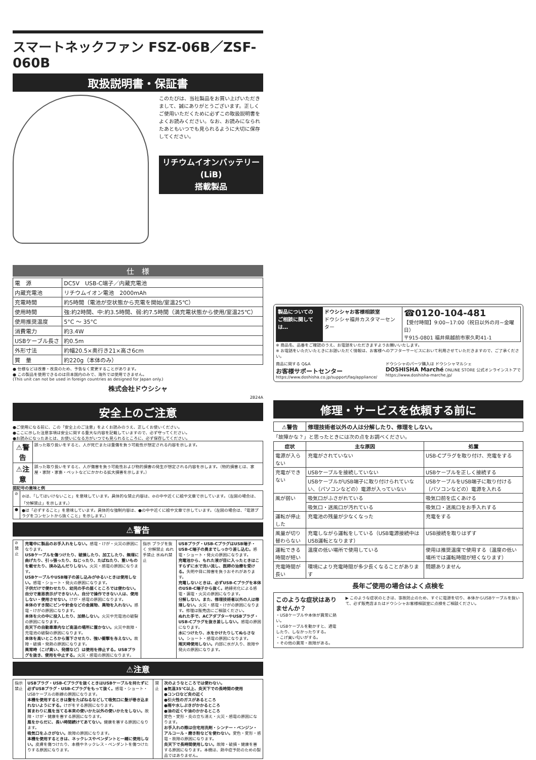スマートネックファン FSZ-06B／ZSF-060B
取扱説明書・保証書
このたびは、当社製品をお買い上げいただきまして、誠にありがとうございます。正しくご使用いただくために必ずこの取扱説明書をよくお読みください。なお、お読みになられたあともいつでも見られるように大切に保存してください。
リチウムイオンバッテリー(LiB)
搭載製品
仕　様
| 電 源 | DC5V USB-C端子／内蔵充電池 |
| 内蔵充電池 | リチウムイオン電池 2000mAh |
| 充電時間 | 約5時間（電池が空状態から充電を開始/室温25℃） |
| 使用時間 | 強:約2時間、中:約3.5時間、弱:約7.5時間（満充電状態から使用/室温25℃） |
| 使用推奨温度 | 5°C ～ 35°C |
| 消費電力 | 約3.4W |
| USBケーブル長さ | 約0.5m |
| 外形寸法 | 約幅20.5×奥行き21×高さ6cm |
| 質 量 | 約220g（本体のみ） |
● 仕様などは改善・改良のため、予告なく変更することがあります。
● この製品を使用できるのは日本国内のみで、海外では使用できません。
(This unit can not be used in foreign countries as designed for Japan only.)
株式会社ドウシシャ
2B24A
安全上のご注意
●ご使用になる前に、この「安全上のご注意」をよくお読みのうえ、正しくお使いください。
●ここに示した注意事項は安全に関する重大な内容を記載していますので、必ず守ってください。
●お読みになったあとは、お使いになる方がいつでも見られるところに、必ず保存してください。
| ⚠警告 | 誤った取り扱いをすると、人が死亡または重傷を負う可能性が想定される内容を示します。 |
| ⚠注意 | 誤った取り扱いをすると、人が傷害を負う可能性および物的損害の発生が想定される内容を示します。（物的損害とは、家屋・家財・家畜・ペットなどにかかわる拡大損害を示します。） |
図記号の意味と例
| ⊘ | ⊘は、「してはいけないこと」を意味しています。具体的な禁止内容は、⊘の中や近くに絵や文章で示しています。（左図の場合は、「分解禁止」を示します。） |
| ● | ●は「必ずすること」を意味しています。具体的な強制内容は、●の中や近くに絵や文章で示しています。（左図の場合は、「電源プラグをコンセントから抜くこと」を示します。） |
⚠警告
| ⊘ 禁止 | 充電中に製品のお手入れをしない。 感電・けが・火災の原因になります。 USBケーブルを傷つけたり、破損したり、加工したり、無理に曲げたり、引っ張ったり、ねじったり、たばねたり、重いものを載せたり、挟み込んだりしない。 火災・感電の原因になります。 USBケーブルやUSB端子の差し込みがゆるいときは使用しない。 感電・ショート・発火の原因になります。 子供だけで使わせたり、幼児の手の届くところでは使わない。自分で意思表示ができない人、自分で操作できない人は、使用しない・使用させない。 けが・感電の原因になります。 本体のすき間にピンや針金などの金属物、異物を入れない。 感電・けがの原因になります。 本体を火の中に投入したり、加熱しない。 火災や充電池の破裂の原因になります。 炎天下の自動車車内など高温の場所に置かない。 火災や故障・充電池の破裂の原因になります。 本体を高いところから落下させたり、強い衝撃を与えない。 故障・破損・発熱の原因になります。 異常時（こげ臭い、発煙など）は使用を停止する。USBプラグを抜き、使用を中止する。 火災・感電の原因になります。 | 指示 プラグを抜く 分解禁止 ぬれ手禁止 水ぬれ禁止 | USBプラグ・USB-CプラグはUSB端子・USB-C端子の奥までしっかり差し込む。 感電・ショート・発火の原因になります。 充電池から、もれた液が目に入ったときはこすらずに水で洗い流し、医師の治療を受ける。 失明や目に障害を負うおそれがあります。 充電しないときは、必ずUSB-Cプラグを本体のUSB-C端子から抜く。 絶縁劣化による感電・漏電・火災の原因になります。 分解しない。また、修理技術者以外の人は修理しない。 火災・感電・けがの原因になります。修理は販売店にご相談ください。 ぬれた手で、ACアダプターやUSBプラグ・USB-Cプラグを抜き差ししない。 感電の原因になります。 水につけたり、水をかけたりしてぬらさない。 ショート・感電の原因になります。 雨天時使用しない。 内部に水が入り、故障や発火の原因になります。 |
⚠注意
| 指示 禁止 | USBプラグ・USB-Cプラグを抜くときはUSBケーブルを持たずに必ずUSBプラグ・USB-Cプラグをもって抜く。 感電・ショート・USBケーブルの断線の原因になります。 本機を使用するときは髪をたばねるなどして吸気口に髪が巻き込まれないようにする。 けがをする原因になります。 首まわりに風を当てる本来の使いかた以外の使いかたをしない。 故障・けが・健康を害する原因になります。 風をからだに、長い時間続けてあてない。 健康を害する原因になります。 吸気口をふさがない。 故障の原因になります。 本機を使用するときは、ネックレスやペンダントと一緒に使用しない。 皮膚を傷つけたり、本機やネックレス・ペンダントを傷つけたりする原因になります。 | 禁止 | 次のようなところでは使わない。 ●気温35℃以上、炎天下での長時間の使用 ●コンロなど炎の近く ●引火性のガスがあるところ ●雨や水しぶきがかかるところ ●油の近くや油のかかるところ 変色・変形・炎の立ち消え・火災・感電の原因になります。 お手入れの際は住宅用洗剤・シンナー・ベンジン・アルコール・磨き粉などを使わない。 変色・変形・感電・故障の原因になります。 炎天下で長時間使用しない。 故障・破損・健康を害する原因になります。本機は、熱中症予防のための製品ではありません。 |
| 製品についての ご相談に関しては… | ドウシシャお客様相談室 ドウシシャ福井カスタマーセンター | ☎0120-104-481 【受付時間】9:00~17:00（祝日以外の月~金曜日） 〒915-0801 福井県越前市家久町41-1 |
※ 商品名、品番をご確認のうえ、お電話をいただきますようお願いいたします。
※ お電話をいただいたときにお話いただく情報は、お客様へのアフターサービスにおいて利用させていただきますので、ご了承ください。
商品に関する Q&A
お客様サポートセンター
https://www.doshisha.co.jp/support/faq/appliance/
ドウシシャのパーツ購入は ドウシシャマルシェ
DOSHISHA Marché ONLINE STORE 公式オンラインストアで
https://www.doshisha-marche.jp/
修理・サービスを依頼する前に
| ⚠警告 | 修理技術者以外の人は分解したり、修理をしない。 |
「故障かな？」と思ったときには次の点をお調べください。
| 症状 | 主な原因 | 処置 |
| --- | --- | --- |
| 電源が入らない | 充電がされていない | USB-Cプラグを取り付け、充電をする |
| 充電ができない | USBケーブルを接続していない | USBケーブルを正しく接続する |
| | USBケーブルがUSB端子に取り付けられていない、（パソコンなどの）電源が入っていない | USBケーブルをUSB端子に取り付ける（パソコンなどの）電源を入れる |
| 風が弱い | 吸気口がふさがれている | 吸気口前を広くあける |
| | 吸気口・送風口が汚れている | 吸気口・送風口をお手入れする |
| 運転が停止した | 充電池の残量が少なくなった | 充電をする |
| 風量が切り替わらない | 充電しながら運転をしている（USB電源接続中はUSB運転となります） | USB接続を取りはずす |
| 運転できる時間が短い | 温度の低い場所で使用している | 使用は推奨温度で使用する（温度の低い場所では運転時間が短くなります） |
| 充電時間が長い | 環境により充電時間が多少長くなることがあります | 問題ありません |
長年ご使用の場合はよく点検を
このような症状はありませんか？
・USBケーブルや本体が異常に熱い。
・USBケーブルを動かすと、通電したり、しなかったりする。
・こげ臭い匂いがする。
・その他の異常・故障がある。
▶ このような症状のときは、事故防止のため、すぐに電源を切り、本体からUSBケーブルを抜いて、必ず販売店またはドウシシャお客様相談室に点検をご相談ください。